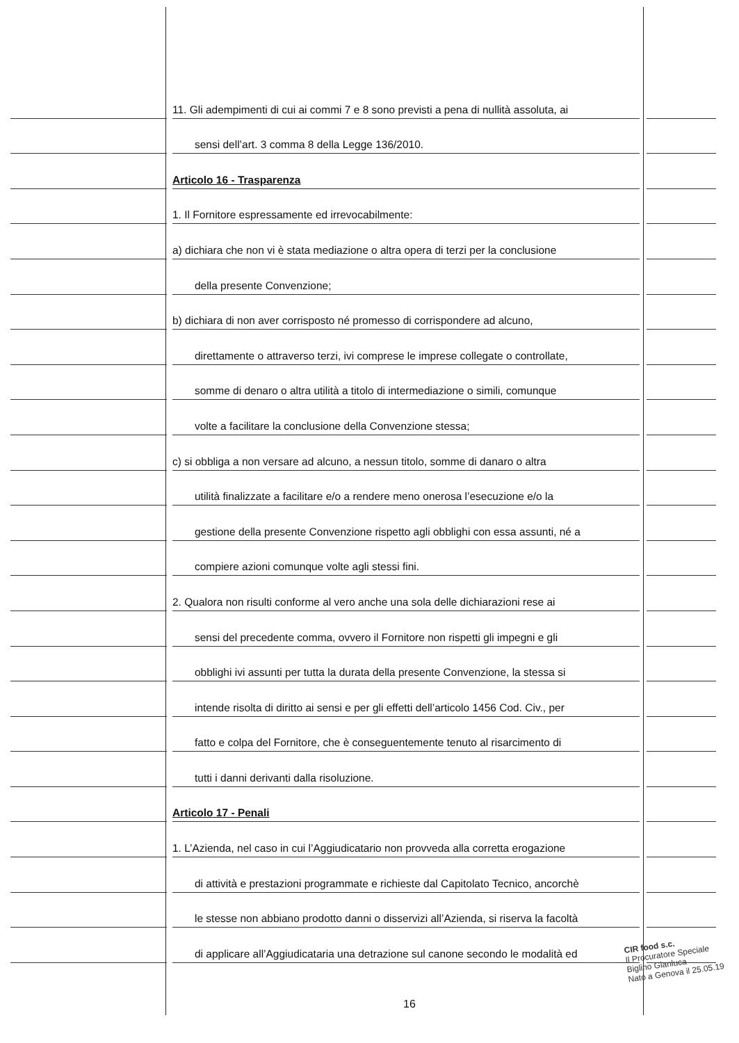11. Gli adempimenti di cui ai commi 7 e 8 sono previsti a pena di nullità assoluta, ai
sensi dell’art. 3 comma 8 della Legge 136/2010.
Articolo 16 - Trasparenza
1. Il Fornitore espressamente ed irrevocabilmente:
a) dichiara che non vi è stata mediazione o altra opera di terzi per la conclusione
della presente Convenzione;
b) dichiara di non aver corrisposto né promesso di corrispondere ad alcuno,
direttamente o attraverso terzi, ivi comprese le imprese collegate o controllate,
somme di denaro o altra utilità a titolo di intermediazione o simili, comunque
volte a facilitare la conclusione della Convenzione stessa;
c) si obbliga a non versare ad alcuno, a nessun titolo, somme di danaro o altra
utilità finalizzate a facilitare e/o a rendere meno onerosa l’esecuzione e/o la
gestione della presente Convenzione rispetto agli obblighi con essa assunti, né a
compiere azioni comunque volte agli stessi fini.
2. Qualora non risulti conforme al vero anche una sola delle dichiarazioni rese ai
sensi del precedente comma, ovvero il Fornitore non rispetti gli impegni e gli
obblighi ivi assunti per tutta la durata della presente Convenzione, la stessa si
intende risolta di diritto ai sensi e per gli effetti dell’articolo 1456 Cod. Civ., per
fatto e colpa del Fornitore, che è conseguentemente tenuto al risarcimento di
tutti i danni derivanti dalla risoluzione.
Articolo 17 - Penali
1. L’Azienda, nel caso in cui l’Aggiudicatario non provveda alla corretta erogazione
di attività e prestazioni programmate e richieste dal Capitolato Tecnico, ancorchè
le stesse non abbiano prodotto danni o disservizi all’Azienda, si riserva la facoltà
di applicare all’Aggiudicataria una detrazione sul canone secondo le modalità ed
16
CIR food s.c.
Il Procuratore Speciale
Biglino Gianluca
Nato a Genova il 25.05.19